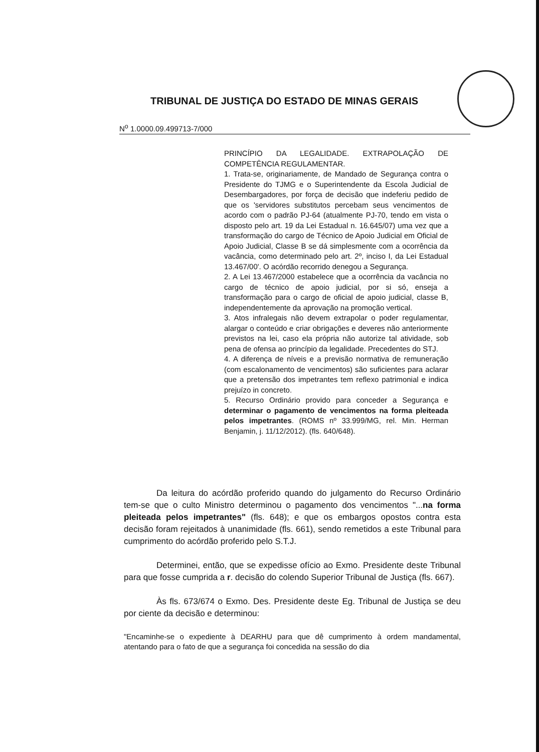TRIBUNAL DE JUSTIÇA DO ESTADO DE MINAS GERAIS
N<sup>o</sup> 1.0000.09.499713-7/000
PRINCÍPIO DA LEGALIDADE. EXTRAPOLAÇÃO DE COMPETÊNCIA REGULAMENTAR.
1. Trata-se, originariamente, de Mandado de Segurança contra o Presidente do TJMG e o Superintendente da Escola Judicial de Desembargadores, por força de decisão que indeferiu pedido de que os 'servidores substitutos percebam seus vencimentos de acordo com o padrão PJ-64 (atualmente PJ-70, tendo em vista o disposto pelo art. 19 da Lei Estadual n. 16.645/07) uma vez que a transformação do cargo de Técnico de Apoio Judicial em Oficial de Apoio Judicial, Classe B se dá simplesmente com a ocorrência da vacância, como determinado pelo art. 2º, inciso I, da Lei Estadual 13.467/00'. O acórdão recorrido denegou a Segurança.
2. A Lei 13.467/2000 estabelece que a ocorrência da vacância no cargo de técnico de apoio judicial, por si só, enseja a transformação para o cargo de oficial de apoio judicial, classe B, independentemente da aprovação na promoção vertical.
3. Atos infralegais não devem extrapolar o poder regulamentar, alargar o conteúdo e criar obrigações e deveres não anteriormente previstos na lei, caso ela própria não autorize tal atividade, sob pena de ofensa ao princípio da legalidade. Precedentes do STJ.
4. A diferença de níveis e a previsão normativa de remuneração (com escalonamento de vencimentos) são suficientes para aclarar que a pretensão dos impetrantes tem reflexo patrimonial e indica prejuízo in concreto.
5. Recurso Ordinário provido para conceder a Segurança e determinar o pagamento de vencimentos na forma pleiteada pelos impetrantes. (ROMS nº 33.999/MG, rel. Min. Herman Benjamin, j. 11/12/2012). (fls. 640/648).
Da leitura do acórdão proferido quando do julgamento do Recurso Ordinário tem-se que o culto Ministro determinou o pagamento dos vencimentos "...na forma pleiteada pelos impetrantes" (fls. 648); e que os embargos opostos contra esta decisão foram rejeitados à unanimidade (fls. 661), sendo remetidos a este Tribunal para cumprimento do acórdão proferido pelo S.T.J.
Determinei, então, que se expedisse ofício ao Exmo. Presidente deste Tribunal para que fosse cumprida a r. decisão do colendo Superior Tribunal de Justiça (fls. 667).
Às fls. 673/674 o Exmo. Des. Presidente deste Eg. Tribunal de Justiça se deu por ciente da decisão e determinou:
"Encaminhe-se o expediente à DEARHU para que dê cumprimento à ordem mandamental, atentando para o fato de que a segurança foi concedida na sessão do dia